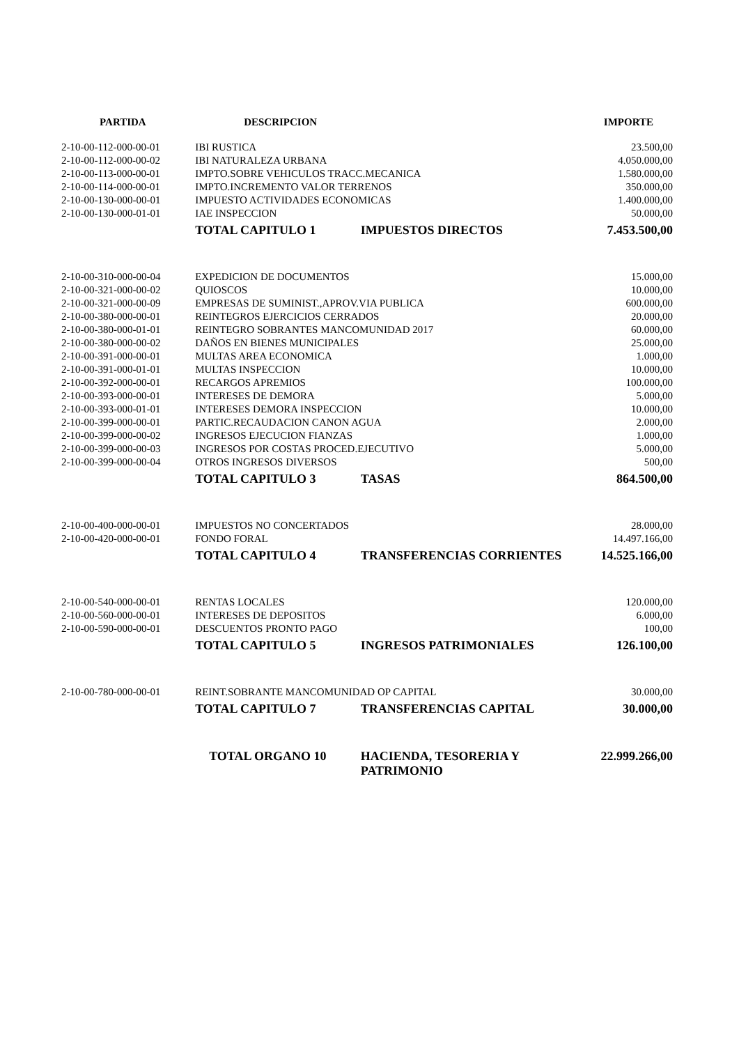| PARTIDA | DESCRIPCION | | IMPORTE |
| --- | --- | --- | --- |
| 2-10-00-112-000-00-01 | IBI RUSTICA | | 23.500,00 |
| 2-10-00-112-000-00-02 | IBI NATURALEZA URBANA | | 4.050.000,00 |
| 2-10-00-113-000-00-01 | IMPTO.SOBRE VEHICULOS TRACC.MECANICA | | 1.580.000,00 |
| 2-10-00-114-000-00-01 | IMPTO.INCREMENTO VALOR TERRENOS | | 350.000,00 |
| 2-10-00-130-000-00-01 | IMPUESTO ACTIVIDADES ECONOMICAS | | 1.400.000,00 |
| 2-10-00-130-000-01-01 | IAE INSPECCION | | 50.000,00 |
| | TOTAL CAPITULO 1 | IMPUESTOS DIRECTOS | 7.453.500,00 |
| 2-10-00-310-000-00-04 | EXPEDICION DE DOCUMENTOS | | 15.000,00 |
| 2-10-00-321-000-00-02 | QUIOSCOS | | 10.000,00 |
| 2-10-00-321-000-00-09 | EMPRESAS DE SUMINIST.,APROV.VIA PUBLICA | | 600.000,00 |
| 2-10-00-380-000-00-01 | REINTEGROS EJERCICIOS CERRADOS | | 20.000,00 |
| 2-10-00-380-000-01-01 | REINTEGRO SOBRANTES MANCOMUNIDAD 2017 | | 60.000,00 |
| 2-10-00-380-000-00-02 | DAÑOS EN BIENES MUNICIPALES | | 25.000,00 |
| 2-10-00-391-000-00-01 | MULTAS AREA ECONOMICA | | 1.000,00 |
| 2-10-00-391-000-01-01 | MULTAS INSPECCION | | 10.000,00 |
| 2-10-00-392-000-00-01 | RECARGOS APREMIOS | | 100.000,00 |
| 2-10-00-393-000-00-01 | INTERESES DE DEMORA | | 5.000,00 |
| 2-10-00-393-000-01-01 | INTERESES DEMORA INSPECCION | | 10.000,00 |
| 2-10-00-399-000-00-01 | PARTIC.RECAUDACION CANON AGUA | | 2.000,00 |
| 2-10-00-399-000-00-02 | INGRESOS EJECUCION FIANZAS | | 1.000,00 |
| 2-10-00-399-000-00-03 | INGRESOS POR COSTAS PROCED.EJECUTIVO | | 5.000,00 |
| 2-10-00-399-000-00-04 | OTROS INGRESOS DIVERSOS | | 500,00 |
| | TOTAL CAPITULO 3 | TASAS | 864.500,00 |
| 2-10-00-400-000-00-01 | IMPUESTOS NO CONCERTADOS | | 28.000,00 |
| 2-10-00-420-000-00-01 | FONDO FORAL | | 14.497.166,00 |
| | TOTAL CAPITULO 4 | TRANSFERENCIAS CORRIENTES | 14.525.166,00 |
| 2-10-00-540-000-00-01 | RENTAS LOCALES | | 120.000,00 |
| 2-10-00-560-000-00-01 | INTERESES DE DEPOSITOS | | 6.000,00 |
| 2-10-00-590-000-00-01 | DESCUENTOS PRONTO PAGO | | 100,00 |
| | TOTAL CAPITULO 5 | INGRESOS PATRIMONIALES | 126.100,00 |
| 2-10-00-780-000-00-01 | REINT.SOBRANTE MANCOMUNIDAD OP CAPITAL | | 30.000,00 |
| | TOTAL CAPITULO 7 | TRANSFERENCIAS CAPITAL | 30.000,00 |
| | TOTAL ORGANO 10 | HACIENDA, TESORERIA Y PATRIMONIO | 22.999.266,00 |